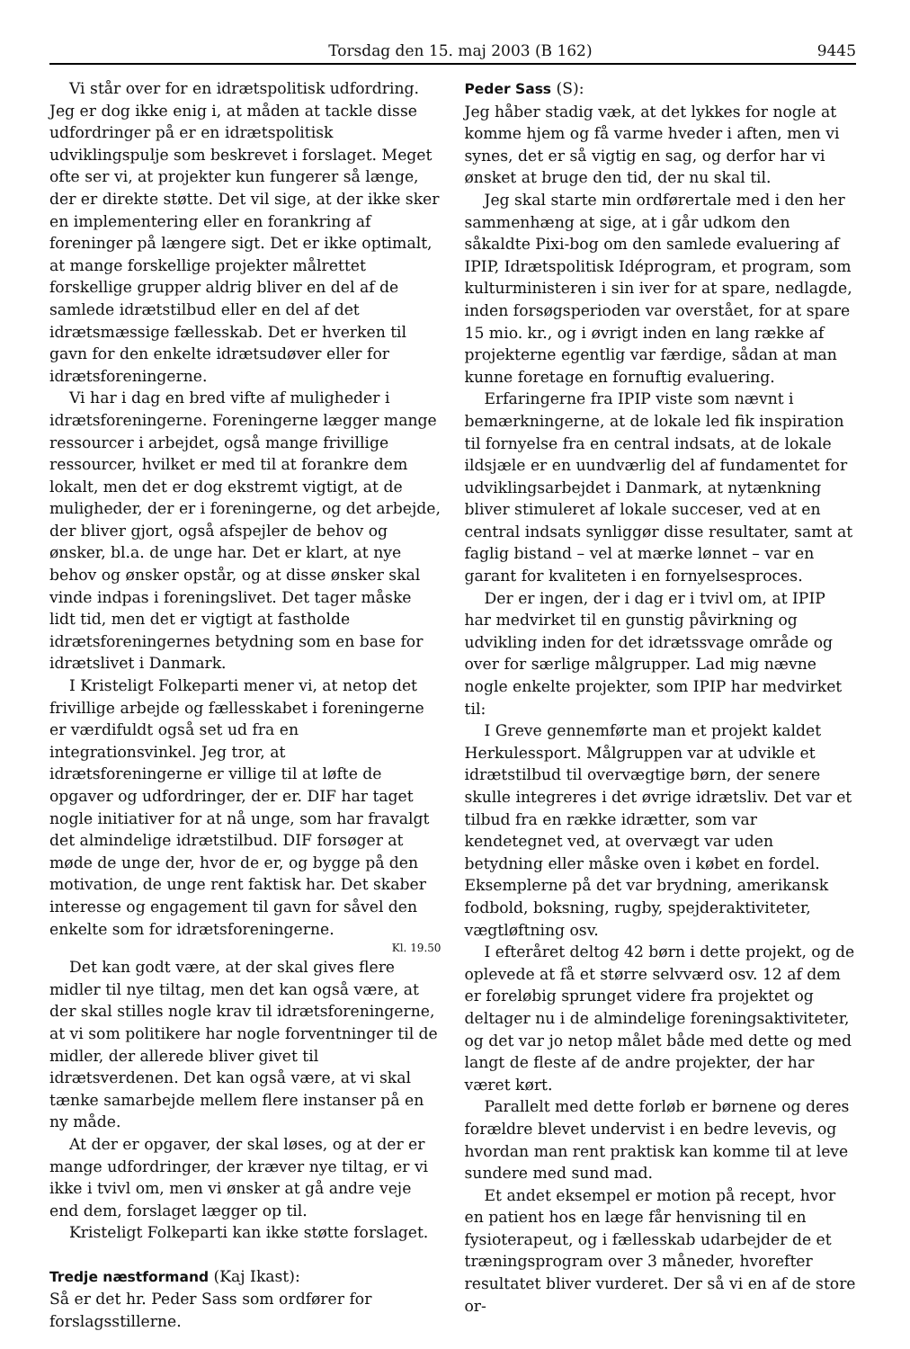Torsdag den 15. maj 2003 (B 162) 9445
Vi står over for en idrætspolitisk udfordring. Jeg er dog ikke enig i, at måden at tackle disse udfordringer på er en idrætspolitisk udviklingspulje som beskrevet i forslaget. Meget ofte ser vi, at projekter kun fungerer så længe, der er direkte støtte. Det vil sige, at der ikke sker en implementering eller en forankring af foreninger på længere sigt. Det er ikke optimalt, at mange forskellige projekter målrettet forskellige grupper aldrig bliver en del af de samlede idrætstilbud eller en del af det idrætsmæssige fællesskab. Det er hverken til gavn for den enkelte idrætsudøver eller for idrætsforeningerne.
Vi har i dag en bred vifte af muligheder i idrætsforeningerne. Foreningerne lægger mange ressourcer i arbejdet, også mange frivillige ressourcer, hvilket er med til at forankre dem lokalt, men det er dog ekstremt vigtigt, at de muligheder, der er i foreningerne, og det arbejde, der bliver gjort, også afspejler de behov og ønsker, bl.a. de unge har. Det er klart, at nye behov og ønsker opstår, og at disse ønsker skal vinde indpas i foreningslivet. Det tager måske lidt tid, men det er vigtigt at fastholde idrætsforeningernes betydning som en base for idrætslivet i Danmark.
I Kristeligt Folkeparti mener vi, at netop det frivillige arbejde og fællesskabet i foreningerne er værdifuldt også set ud fra en integrationsvinkel. Jeg tror, at idrætsforeningerne er villige til at løfte de opgaver og udfordringer, der er. DIF har taget nogle initiativer for at nå unge, som har fravalgt det almindelige idrætstilbud. DIF forsøger at møde de unge der, hvor de er, og bygge på den motivation, de unge rent faktisk har. Det skaber interesse og engagement til gavn for såvel den enkelte som for idrætsforeningerne.
Kl. 19.50
Det kan godt være, at der skal gives flere midler til nye tiltag, men det kan også være, at der skal stilles nogle krav til idrætsforeningerne, at vi som politikere har nogle forventninger til de midler, der allerede bliver givet til idrætsverdenen. Det kan også være, at vi skal tænke samarbejde mellem flere instanser på en ny måde.
At der er opgaver, der skal løses, og at der er mange udfordringer, der kræver nye tiltag, er vi ikke i tvivl om, men vi ønsker at gå andre veje end dem, forslaget lægger op til.
Kristeligt Folkeparti kan ikke støtte forslaget.
Tredje næstformand (Kaj Ikast):
Så er det hr. Peder Sass som ordfører for forslagsstillerne.
Peder Sass (S):
Jeg håber stadig væk, at det lykkes for nogle at komme hjem og få varme hveder i aften, men vi synes, det er så vigtig en sag, og derfor har vi ønsket at bruge den tid, der nu skal til.
Jeg skal starte min ordførertale med i den her sammenhæng at sige, at i går udkom den såkaldte Pixi-bog om den samlede evaluering af IPIP, Idrætspolitisk Idéprogram, et program, som kulturministeren i sin iver for at spare, nedlagde, inden forsøgsperioden var overstået, for at spare 15 mio. kr., og i øvrigt inden en lang række af projekterne egentlig var færdige, sådan at man kunne foretage en fornuftig evaluering.
Erfaringerne fra IPIP viste som nævnt i bemærkningerne, at de lokale led fik inspiration til fornyelse fra en central indsats, at de lokale ildsjæle er en uundværlig del af fundamentet for udviklingsarbejdet i Danmark, at nytænkning bliver stimuleret af lokale succeser, ved at en central indsats synliggør disse resultater, samt at faglig bistand – vel at mærke lønnet – var en garant for kvaliteten i en fornyelsesproces.
Der er ingen, der i dag er i tvivl om, at IPIP har medvirket til en gunstig påvirkning og udvikling inden for det idrætssvage område og over for særlige målgrupper. Lad mig nævne nogle enkelte projekter, som IPIP har medvirket til:
I Greve gennemførte man et projekt kaldet Herkulessport. Målgruppen var at udvikle et idrætstilbud til overvægtige børn, der senere skulle integreres i det øvrige idrætsliv. Det var et tilbud fra en række idrætter, som var kendetegnet ved, at overvægt var uden betydning eller måske oven i købet en fordel. Eksemplerne på det var brydning, amerikansk fodbold, boksning, rugby, spejderaktiviteter, vægtløftning osv.
I efteråret deltog 42 børn i dette projekt, og de oplevede at få et større selvværd osv. 12 af dem er foreløbig sprunget videre fra projektet og deltager nu i de almindelige foreningsaktiviteter, og det var jo netop målet både med dette og med langt de fleste af de andre projekter, der har været kørt.
Parallelt med dette forløb er børnene og deres forældre blevet undervist i en bedre levevis, og hvordan man rent praktisk kan komme til at leve sundere med sund mad.
Et andet eksempel er motion på recept, hvor en patient hos en læge får henvisning til en fysioterapeut, og i fællesskab udarbejder de et træningsprogram over 3 måneder, hvorefter resultatet bliver vurderet. Der så vi en af de store or-